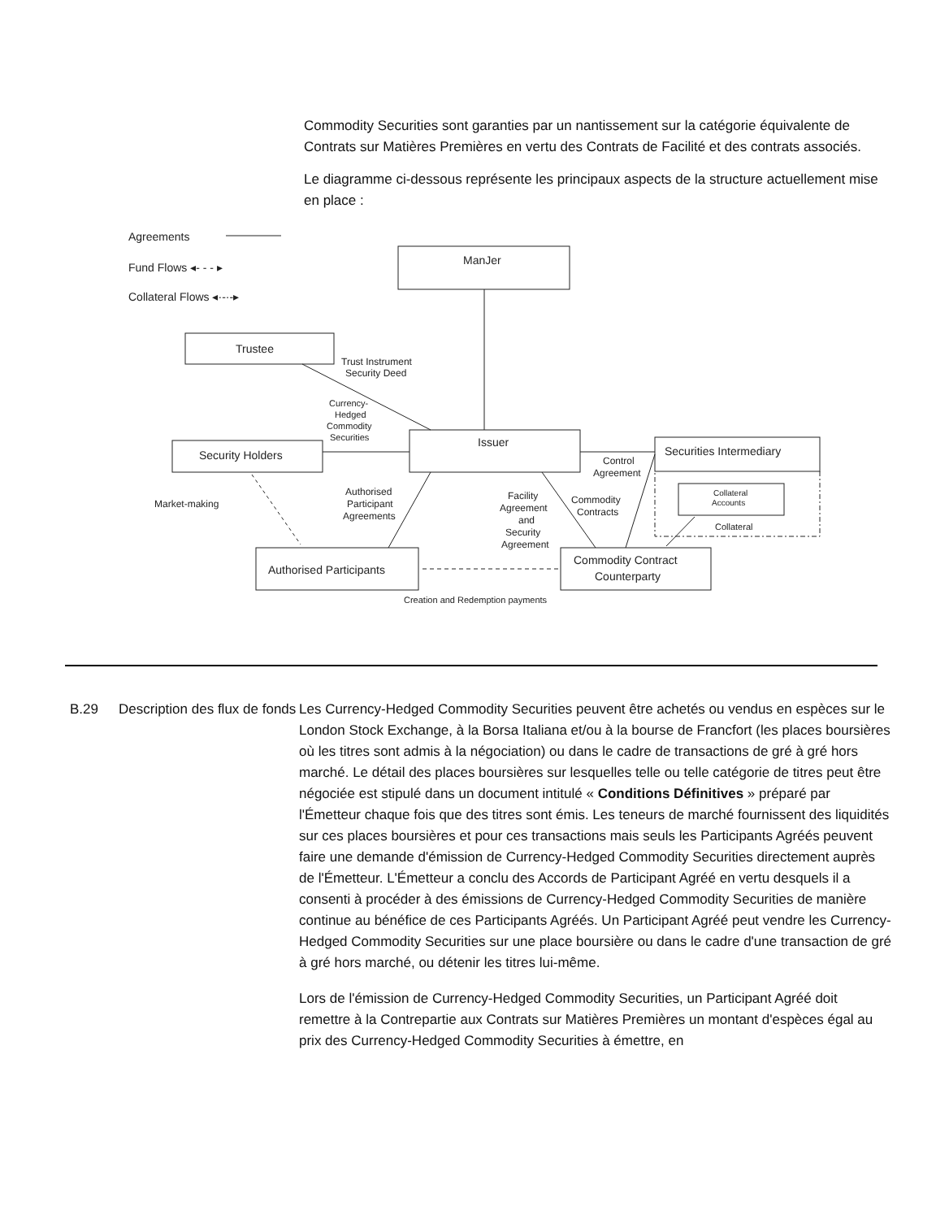Commodity Securities sont garanties par un nantissement sur la catégorie équivalente de Contrats sur Matières Premières en vertu des Contrats de Facilité et des contrats associés.
Le diagramme ci-dessous représente les principaux aspects de la structure actuellement mise en place :
Agreements
Fund Flows ◂- - - ▸
Collateral Flows ◂·-·-▸
ManJer
Trustee
Trust Instrument
Security Deed
Currency-
Hedged
Commodity
Securities
Security Holders
Issuer
Securities Intermediary
Control
Agreement
Market-making
Authorised
Participant
Agreements
Facility
Agreement
and
Security
Agreement
Commodity
Contracts
Collateral
Accounts
Collateral
Authorised Participants
Commodity Contract
Counterparty
Creation and Redemption payments
B.29 Description des flux de fonds
Les Currency-Hedged Commodity Securities peuvent être achetés ou vendus en espèces sur le London Stock Exchange, à la Borsa Italiana et/ou à la bourse de Francfort (les places boursières où les titres sont admis à la négociation) ou dans le cadre de transactions de gré à gré hors marché. Le détail des places boursières sur lesquelles telle ou telle catégorie de titres peut être négociée est stipulé dans un document intitulé « Conditions Définitives » préparé par l'Émetteur chaque fois que des titres sont émis. Les teneurs de marché fournissent des liquidités sur ces places boursières et pour ces transactions mais seuls les Participants Agréés peuvent faire une demande d'émission de Currency-Hedged Commodity Securities directement auprès de l'Émetteur. L'Émetteur a conclu des Accords de Participant Agréé en vertu desquels il a consenti à procéder à des émissions de Currency-Hedged Commodity Securities de manière continue au bénéfice de ces Participants Agréés. Un Participant Agréé peut vendre les Currency-Hedged Commodity Securities sur une place boursière ou dans le cadre d'une transaction de gré à gré hors marché, ou détenir les titres lui-même.
Lors de l'émission de Currency-Hedged Commodity Securities, un Participant Agréé doit remettre à la Contrepartie aux Contrats sur Matières Premières un montant d'espèces égal au prix des Currency-Hedged Commodity Securities à émettre, en